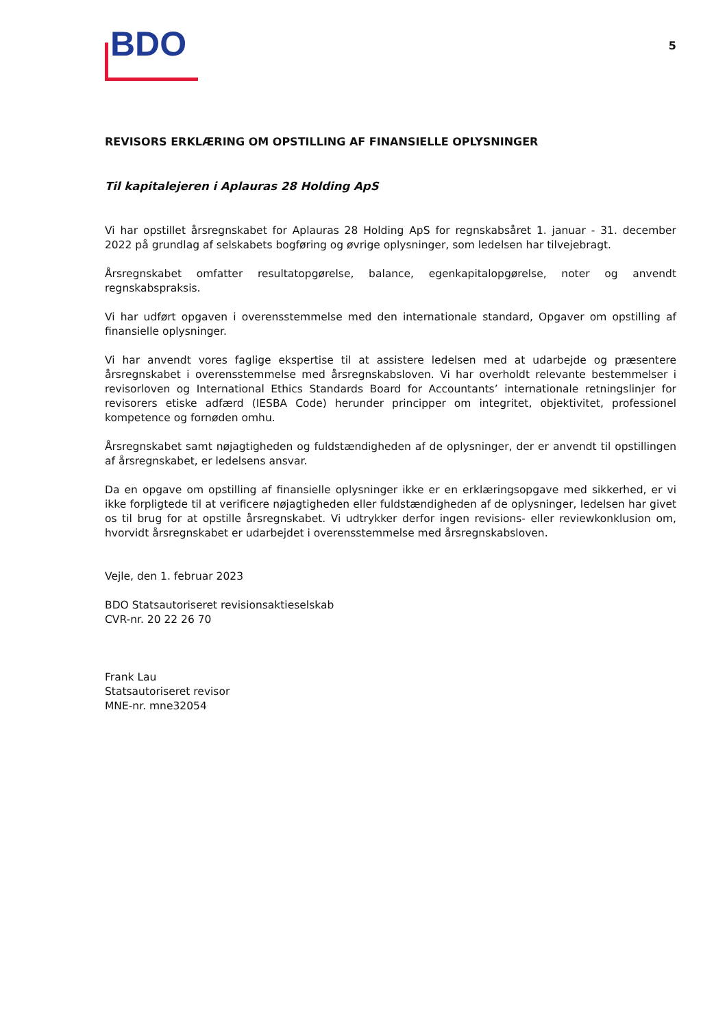BDO
5
REVISORS ERKLÆRING OM OPSTILLING AF FINANSIELLE OPLYSNINGER
Til kapitalejeren i Aplauras 28 Holding ApS
Vi har opstillet årsregnskabet for Aplauras 28 Holding ApS for regnskabsåret 1. januar - 31. december 2022 på grundlag af selskabets bogføring og øvrige oplysninger, som ledelsen har tilvejebragt.
Årsregnskabet omfatter resultatopgørelse, balance, egenkapitalopgørelse, noter og anvendt regnskabspraksis.
Vi har udført opgaven i overensstemmelse med den internationale standard, Opgaver om opstilling af finansielle oplysninger.
Vi har anvendt vores faglige ekspertise til at assistere ledelsen med at udarbejde og præsentere årsregnskabet i overensstemmelse med årsregnskabsloven. Vi har overholdt relevante bestemmelser i revisorloven og International Ethics Standards Board for Accountants’ internationale retningslinjer for revisorers etiske adfærd (IESBA Code) herunder principper om integritet, objektivitet, professionel kompetence og fornøden omhu.
Årsregnskabet samt nøjagtigheden og fuldstændigheden af de oplysninger, der er anvendt til opstillingen af årsregnskabet, er ledelsens ansvar.
Da en opgave om opstilling af finansielle oplysninger ikke er en erklæringsopgave med sikkerhed, er vi ikke forpligtede til at verificere nøjagtigheden eller fuldstændigheden af de oplysninger, ledelsen har givet os til brug for at opstille årsregnskabet. Vi udtrykker derfor ingen revisions- eller reviewkonklusion om, hvorvidt årsregnskabet er udarbejdet i overensstemmelse med årsregnskabsloven.
Vejle, den 1. februar 2023
BDO Statsautoriseret revisionsaktieselskab
CVR-nr. 20 22 26 70
Frank Lau
Statsautoriseret revisor
MNE-nr. mne32054